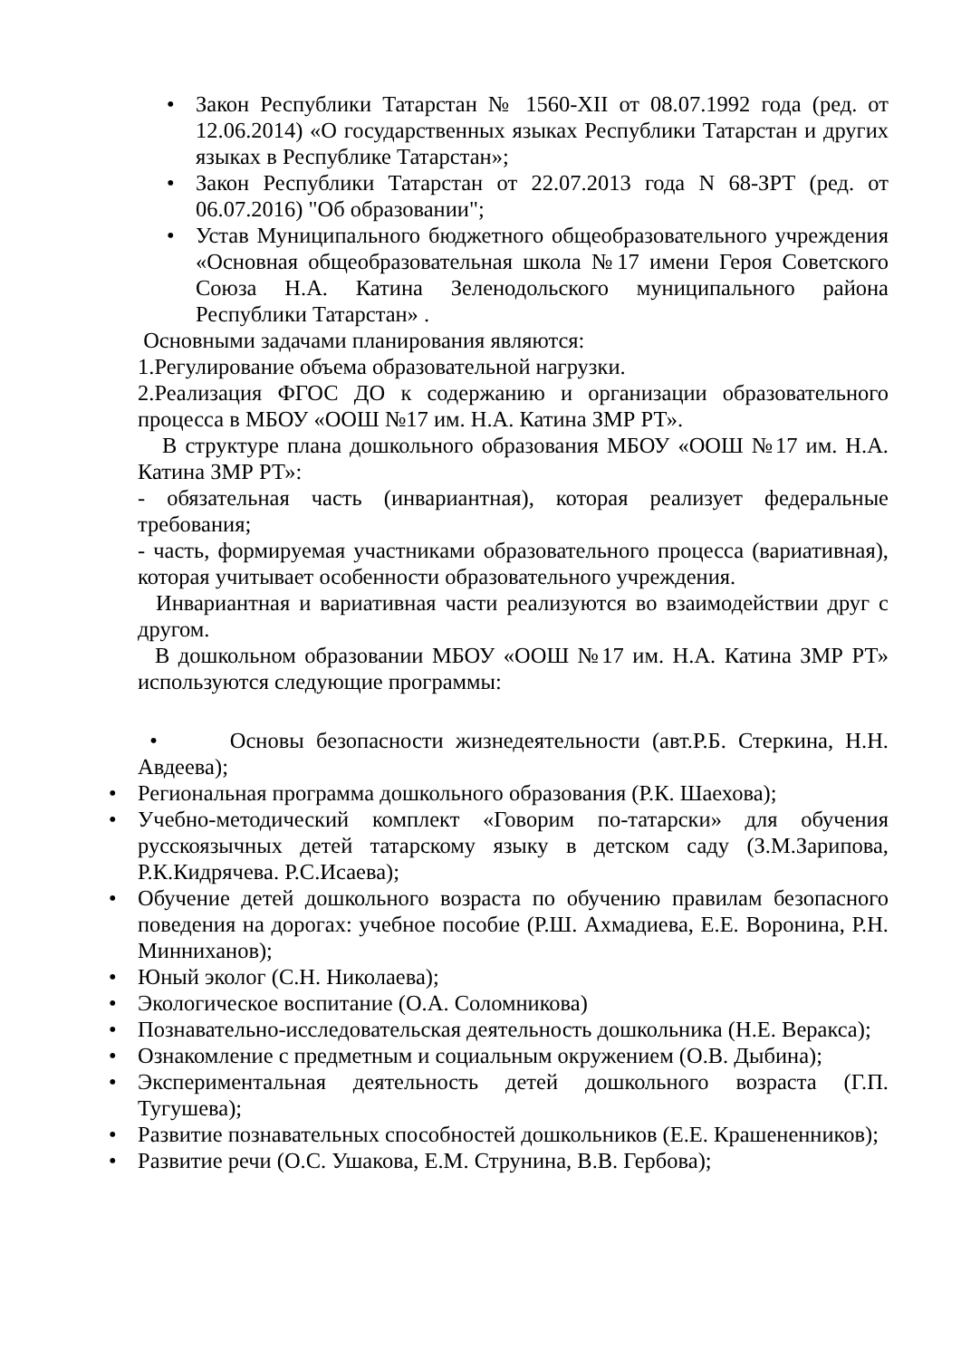• Закон Республики Татарстан № 1560-XII от 08.07.1992 года (ред. от 12.06.2014) «О государственных языках Республики Татарстан и других языках в Республике Татарстан»;
• Закон Республики Татарстан от 22.07.2013 года N 68-ЗРТ (ред. от 06.07.2016) "Об образовании";
• Устав Муниципального бюджетного общеобразовательного учреждения «Основная общеобразовательная школа №17 имени Героя Советского Союза Н.А. Катина Зеленодольского муниципального района Республики Татарстан» .
Основными задачами планирования являются:
1.Регулирование объема образовательной нагрузки.
2.Реализация ФГОС ДО к содержанию и организации образовательного процесса в МБОУ «ООШ №17 им. Н.А. Катина ЗМР РТ».
В структуре плана дошкольного образования МБОУ «ООШ №17 им. Н.А. Катина ЗМР РТ»:
- обязательная часть (инвариантная), которая реализует федеральные требования;
- часть, формируемая участниками образовательного процесса (вариативная), которая учитывает особенности образовательного учреждения.
Инвариантная и вариативная части реализуются во взаимодействии друг с другом.
В дошкольном образовании МБОУ «ООШ №17 им. Н.А. Катина ЗМР РТ» используются следующие программы:
• Основы безопасности жизнедеятельности (авт.Р.Б. Стеркина, Н.Н. Авдеева);
• Региональная программа дошкольного образования (Р.К. Шаехова);
• Учебно-методический комплект «Говорим по-татарски» для обучения русскоязычных детей татарскому языку в детском саду (З.М.Зарипова, Р.К.Кидрячева. Р.С.Исаева);
• Обучение детей дошкольного возраста по обучению правилам безопасного поведения на дорогах: учебное пособие (Р.Ш. Ахмадиева, Е.Е. Воронина, Р.Н. Минниханов);
• Юный эколог (С.Н. Николаева);
• Экологическое воспитание (О.А. Соломникова)
• Познавательно-исследовательская деятельность дошкольника (Н.Е. Веракса);
• Ознакомление с предметным и социальным окружением (О.В. Дыбина);
• Экспериментальная деятельность детей дошкольного возраста (Г.П. Тугушева);
• Развитие познавательных способностей дошкольников (Е.Е. Крашененников);
• Развитие речи (О.С. Ушакова, Е.М. Струнина, В.В. Гербова);